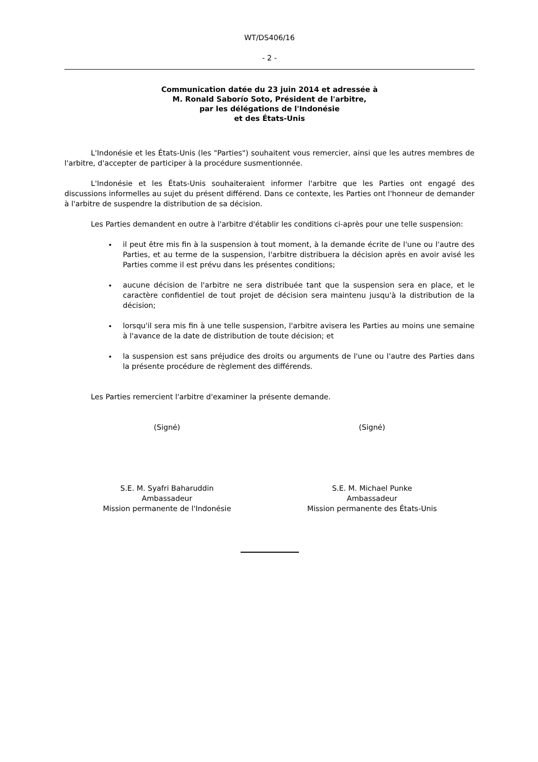WT/DS406/16
- 2 -
Communication datée du 23 juin 2014 et adressée à
M. Ronald Saborío Soto, Président de l'arbitre,
par les délégations de l'Indonésie
et des États-Unis
L'Indonésie et les États-Unis (les "Parties") souhaitent vous remercier, ainsi que les autres membres de l'arbitre, d'accepter de participer à la procédure susmentionnée.
L'Indonésie et les États-Unis souhaiteraient informer l'arbitre que les Parties ont engagé des discussions informelles au sujet du présent différend. Dans ce contexte, les Parties ont l'honneur de demander à l'arbitre de suspendre la distribution de sa décision.
Les Parties demandent en outre à l'arbitre d'établir les conditions ci-après pour une telle suspension:
il peut être mis fin à la suspension à tout moment, à la demande écrite de l'une ou l'autre des Parties, et au terme de la suspension, l'arbitre distribuera la décision après en avoir avisé les Parties comme il est prévu dans les présentes conditions;
aucune décision de l'arbitre ne sera distribuée tant que la suspension sera en place, et le caractère confidentiel de tout projet de décision sera maintenu jusqu'à la distribution de la décision;
lorsqu'il sera mis fin à une telle suspension, l'arbitre avisera les Parties au moins une semaine à l'avance de la date de distribution de toute décision; et
la suspension est sans préjudice des droits ou arguments de l'une ou l'autre des Parties dans la présente procédure de règlement des différends.
Les Parties remercient l'arbitre d'examiner la présente demande.
(Signé) (Signé)
S.E. M. Syafri Baharuddin
Ambassadeur
Mission permanente de l'Indonésie
S.E. M. Michael Punke
Ambassadeur
Mission permanente des États-Unis